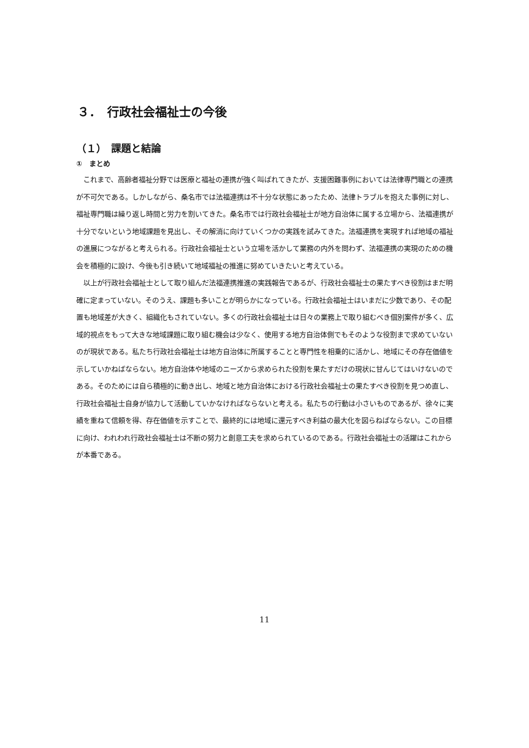３．　行政社会福祉士の今後
（１）　課題と結論
①　まとめ
これまで、高齢者福祉分野では医療と福祉の連携が強く叫ばれてきたが、支援困難事例においては法律専門職との連携が不可欠である。しかしながら、桑名市では法福連携は不十分な状態にあったため、法律トラブルを抱えた事例に対し、福祉専門職は繰り返し時間と労力を割いてきた。桑名市では行政社会福祉士が地方自治体に属する立場から、法福連携が十分でないという地域課題を見出し、その解消に向けていくつかの実践を試みてきた。法福連携を実現すれば地域の福祉の進展につながると考えられる。行政社会福祉士という立場を活かして業務の内外を問わず、法福連携の実現のための機会を積極的に設け、今後も引き続いて地域福祉の推進に努めていきたいと考えている。
以上が行政社会福祉士として取り組んだ法福連携推進の実践報告であるが、行政社会福祉士の果たすべき役割はまだ明確に定まっていない。そのうえ、課題も多いことが明らかになっている。行政社会福祉士はいまだに少数であり、その配置も地域差が大きく、組織化もされていない。多くの行政社会福祉士は日々の業務上で取り組むべき個別案件が多く、広域的視点をもって大きな地域課題に取り組む機会は少なく、使用する地方自治体側でもそのような役割まで求めていないのが現状である。私たち行政社会福祉士は地方自治体に所属することと専門性を相乗的に活かし、地域にその存在価値を示していかねばならない。地方自治体や地域のニーズから求められた役割を果たすだけの現状に甘んじてはいけないのである。そのためには自ら積極的に動き出し、地域と地方自治体における行政社会福祉士の果たすべき役割を見つめ直し、行政社会福祉士自身が協力して活動していかなければならないと考える。私たちの行動は小さいものであるが、徐々に実績を重ねて信頼を得、存在価値を示すことで、最終的には地域に還元すべき利益の最大化を図らねばならない。この目標に向け、われわれ行政社会福祉士は不断の努力と創意工夫を求められているのである。行政社会福祉士の活躍はこれからが本番である。
11